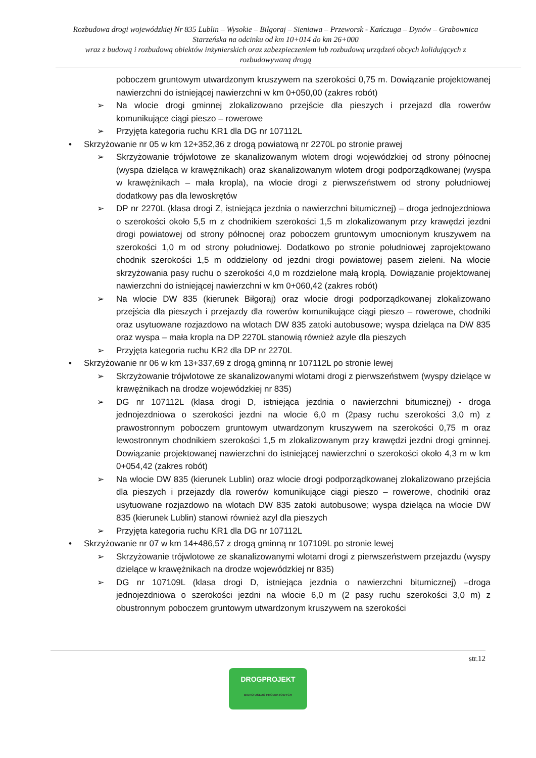Rozbudowa drogi wojewódzkiej Nr 835 Lublin – Wysokie – Biłgoraj – Sieniawa – Przeworsk - Kańczuga – Dynów – Grabownica Starzeńska na odcinku od km 10+014 do km 26+000
wraz z budową i rozbudową obiektów inżynierskich oraz zabezpieczeniem lub rozbudową urządzeń obcych kolidujących z rozbudowywaną drogą
poboczem gruntowym utwardzonym kruszywem na szerokości 0,75 m. Dowiązanie projektowanej nawierzchni do istniejącej nawierzchni w km 0+050,00 (zakres robót)
➢ Na wlocie drogi gminnej zlokalizowano przejście dla pieszych i przejazd dla rowerów komunikujące ciągi pieszo – rowerowe
➢ Przyjęta kategoria ruchu KR1 dla DG nr 107112L
• Skrzyżowanie nr 05 w km 12+352,36 z drogą powiatową nr 2270L po stronie prawej
➢ Skrzyżowanie trójwlotowe ze skanalizowanym wlotem drogi wojewódzkiej od strony północnej (wyspa dzieląca w krawężnikach) oraz skanalizowanym wlotem drogi podporządkowanej (wyspa w krawężnikach – mała kropla), na wlocie drogi z pierwszeństwem od strony południowej dodatkowy pas dla lewoskrętów
➢ DP nr 2270L (klasa drogi Z, istniejąca jezdnia o nawierzchni bitumicznej) – droga jednojezdniowa o szerokości około 5,5 m z chodnikiem szerokości 1,5 m zlokalizowanym przy krawędzi jezdni drogi powiatowej od strony północnej oraz poboczem gruntowym umocnionym kruszywem na szerokości 1,0 m od strony południowej. Dodatkowo po stronie południowej zaprojektowano chodnik szerokości 1,5 m oddzielony od jezdni drogi powiatowej pasem zieleni. Na wlocie skrzyżowania pasy ruchu o szerokości 4,0 m rozdzielone małą kroplą. Dowiązanie projektowanej nawierzchni do istniejącej nawierzchni w km 0+060,42 (zakres robót)
➢ Na wlocie DW 835 (kierunek Biłgoraj) oraz wlocie drogi podporządkowanej zlokalizowano przejścia dla pieszych i przejazdy dla rowerów komunikujące ciągi pieszo – rowerowe, chodniki oraz usytuowane rozjazdowo na wlotach DW 835 zatoki autobusowe; wyspa dzieląca na DW 835 oraz wyspa – mała kropla na DP 2270L stanowią również azyle dla pieszych
➢ Przyjęta kategoria ruchu KR2 dla DP nr 2270L
• Skrzyżowanie nr 06 w km 13+337,69 z drogą gminną nr 107112L po stronie lewej
➢ Skrzyżowanie trójwlotowe ze skanalizowanymi wlotami drogi z pierwszeństwem (wyspy dzielące w krawężnikach na drodze wojewódzkiej nr 835)
➢ DG nr 107112L (klasa drogi D, istniejąca jezdnia o nawierzchni bitumicznej) - droga jednojezdniowa o szerokości jezdni na wlocie 6,0 m (2pasy ruchu szerokości 3,0 m) z prawostronnym poboczem gruntowym utwardzonym kruszywem na szerokości 0,75 m oraz lewostronnym chodnikiem szerokości 1,5 m zlokalizowanym przy krawędzi jezdni drogi gminnej. Dowiązanie projektowanej nawierzchni do istniejącej nawierzchni o szerokości około 4,3 m w km 0+054,42 (zakres robót)
➢ Na wlocie DW 835 (kierunek Lublin) oraz wlocie drogi podporządkowanej zlokalizowano przejścia dla pieszych i przejazdy dla rowerów komunikujące ciągi pieszo – rowerowe, chodniki oraz usytuowane rozjazdowo na wlotach DW 835 zatoki autobusowe; wyspa dzieląca na wlocie DW 835 (kierunek Lublin) stanowi również azyl dla pieszych
➢ Przyjęta kategoria ruchu KR1 dla DG nr 107112L
• Skrzyżowanie nr 07 w km 14+486,57 z drogą gminną nr 107109L po stronie lewej
➢ Skrzyżowanie trójwlotowe ze skanalizowanymi wlotami drogi z pierwszeństwem przejazdu (wyspy dzielące w krawężnikach na drodze wojewódzkiej nr 835)
➢ DG nr 107109L (klasa drogi D, istniejąca jezdnia o nawierzchni bitumicznej) –droga jednojezdniowa o szerokości jezdni na wlocie 6,0 m (2 pasy ruchu szerokości 3,0 m) z obustronnym poboczem gruntowym utwardzonym kruszywem na szerokości
str.12
DROGPROJEKT
BIURO USŁUG PROJEKTOWYCH